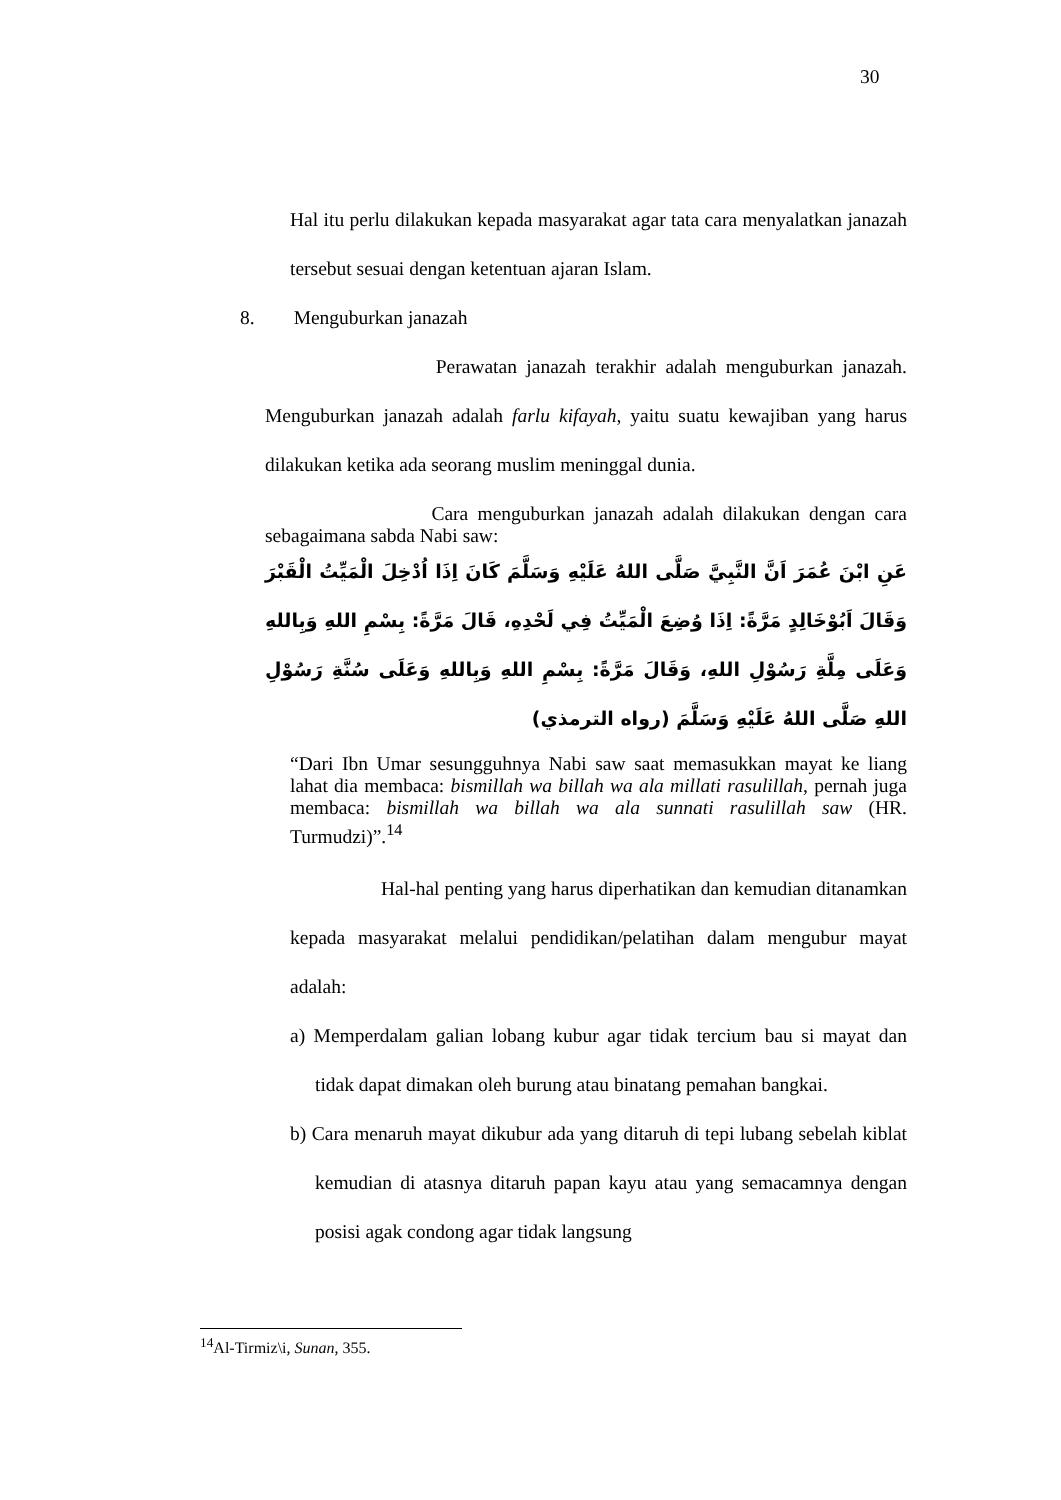30
Hal itu perlu dilakukan kepada masyarakat agar tata cara menyalatkan janazah tersebut sesuai dengan ketentuan ajaran Islam.
8. Menguburkan janazah
Perawatan janazah terakhir adalah menguburkan janazah. Menguburkan janazah adalah farlu kifayah, yaitu suatu kewajiban yang harus dilakukan ketika ada seorang muslim meninggal dunia.
Cara menguburkan janazah adalah dilakukan dengan cara sebagaimana sabda Nabi saw:
عَنِ ابْنَ عُمَرَ اَنَّ النَّبِيَّ صَلَّى اللهُ عَلَيْهِ وَسَلَّمَ كَانَ اِذَا اُدْخِلَ الْمَيِّتُ الْقَبْرَ وَقَالَ اَبُوْخَالِدٍ مَرَّةً: اِذَا وُضِعَ الْمَيِّتُ فِي لَحْدِهِ، قَالَ مَرَّةً: بِسْمِ اللهِ وَبِاللهِ وَعَلَى مِلَّةِ رَسُوْلِ اللهِ، وَقَالَ مَرَّةً: بِسْمِ اللهِ وَبِاللهِ وَعَلَى سُنَّةِ رَسُوْلِ اللهِ صَلَّى اللهُ عَلَيْهِ وَسَلَّمَ (رواه الترمذي)
“Dari Ibn Umar sesungguhnya Nabi saw saat memasukkan mayat ke liang lahat dia membaca: bismillah wa billah wa ala millati rasulillah, pernah juga membaca: bismillah wa billah wa ala sunnati rasulillah saw (HR. Turmudzi)”.<sup>14</sup>
Hal-hal penting yang harus diperhatikan dan kemudian ditanamkan kepada masyarakat melalui pendidikan/pelatihan dalam mengubur mayat adalah:
a) Memperdalam galian lobang kubur agar tidak tercium bau si mayat dan tidak dapat dimakan oleh burung atau binatang pemahan bangkai.
b) Cara menaruh mayat dikubur ada yang ditaruh di tepi lubang sebelah kiblat kemudian di atasnya ditaruh papan kayu atau yang semacamnya dengan posisi agak condong agar tidak langsung
<sup>14</sup>Al-Tirmiz\i, Sunan, 355.